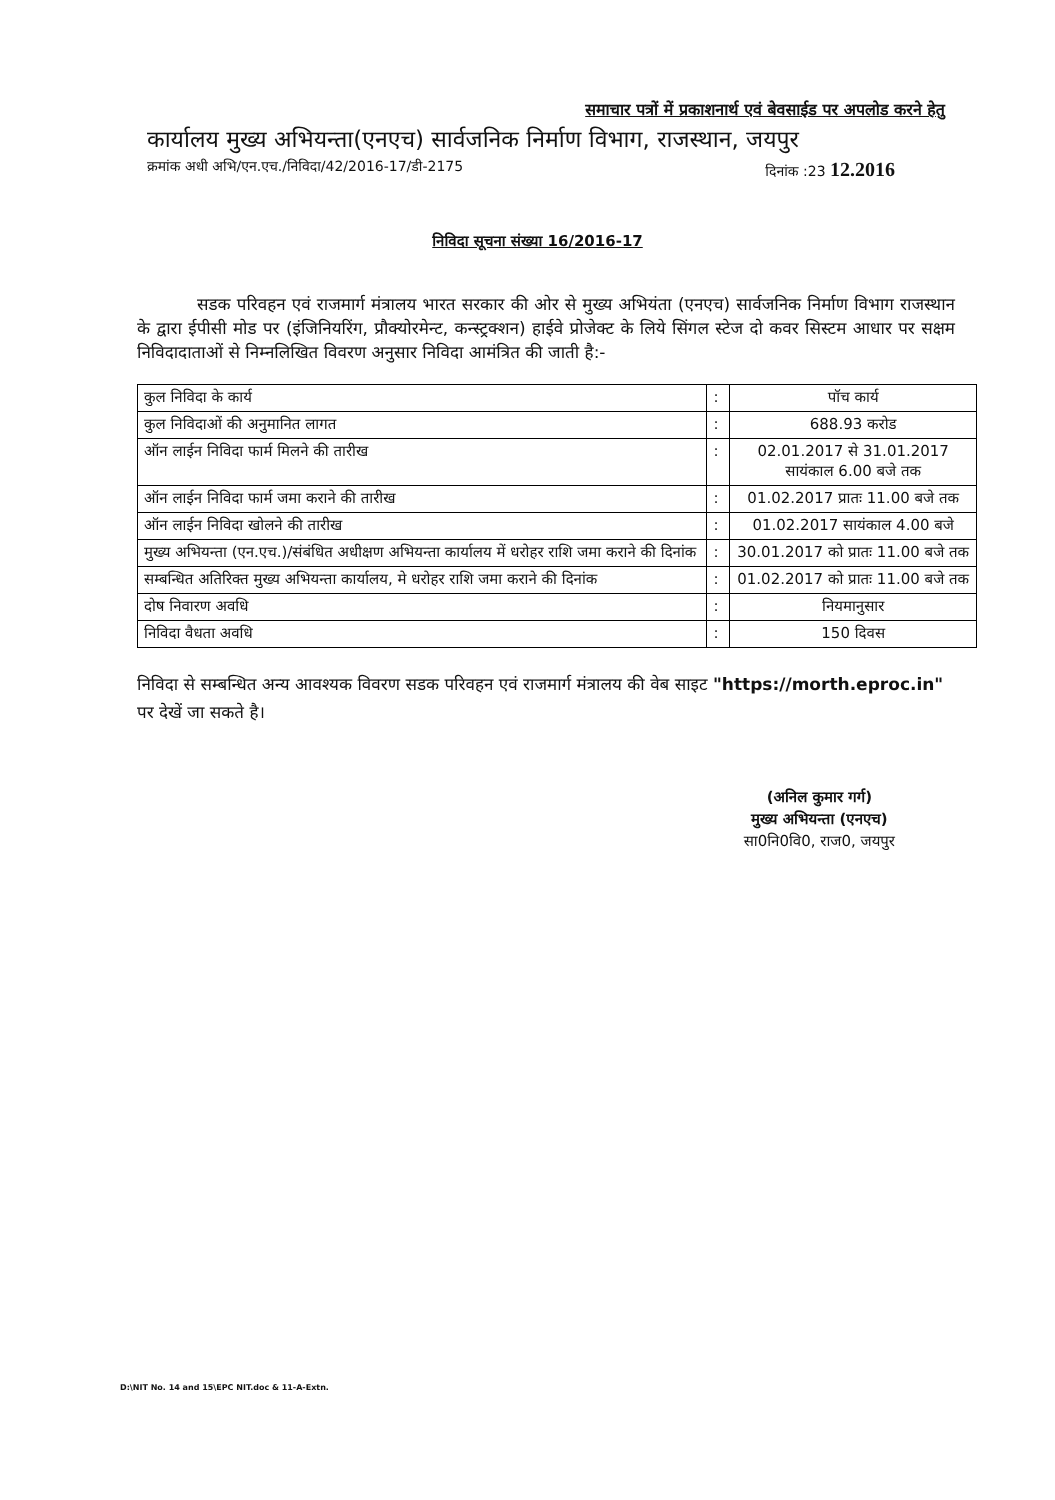समाचार पत्रों में प्रकाशनार्थ एवं बेवसाईड पर अपलोड करने हेतु
कार्यालय मुख्य अभियन्ता(एनएच) सार्वजनिक निर्माण विभाग, राजस्थान, जयपुर
क्रमांक अधी अभि/एन.एच./निविदा/42/2016-17/डी-2175 दिनांक :23 12.2016
निविदा सूचना संख्या 16/2016-17
सडक परिवहन एवं राजमार्ग मंत्रालय भारत सरकार की ओर से मुख्य अभियंता (एनएच) सार्वजनिक निर्माण विभाग राजस्थान के द्वारा ईपीसी मोड पर (इंजिनियरिंग, प्रौक्योरमेन्ट, कन्स्ट्रक्शन) हाईवे प्रोजेक्ट के लिये सिंगल स्टेज दो कवर सिस्टम आधार पर सक्षम निविदादाताओं से निम्नलिखित विवरण अनुसार निविदा आमंत्रित की जाती है:-
| कुल निविदा के कार्य | : | पॉच कार्य |
| कुल निविदाओं की अनुमानित लागत | : | 688.93 करोड |
| ऑन लाईन निविदा फार्म मिलने की तारीख | : | 02.01.2017 से 31.01.2017 सायंकाल 6.00 बजे तक |
| ऑन लाईन निविदा फार्म जमा कराने की तारीख | : | 01.02.2017 प्रातः 11.00 बजे तक |
| ऑन लाईन निविदा खोलने की तारीख | : | 01.02.2017 सायंकाल 4.00 बजे |
| मुख्य अभियन्ता (एन.एच.)/संबंधित अधीक्षण अभियन्ता कार्यालय में धरोहर राशि जमा कराने की दिनांक | : | 30.01.2017 को प्रातः 11.00 बजे तक |
| सम्बन्धित अतिरिक्त मुख्य अभियन्ता कार्यालय, मे धरोहर राशि जमा कराने की दिनांक | : | 01.02.2017 को प्रातः 11.00 बजे तक |
| दोष निवारण अवधि | : | नियमानुसार |
| निविदा वैधता अवधि | : | 150 दिवस |
निविदा से सम्बन्धित अन्य आवश्यक विवरण सडक परिवहन एवं राजमार्ग मंत्रालय की वेब साइट "https://morth.eproc.in" पर देखें जा सकते है।
(अनिल कुमार गर्ग)
मुख्य अभियन्ता (एनएच)
सा0नि0वि0, राज0, जयपुर
D:\NIT No. 14 and 15\EPC NIT.doc & 11-A-Extn.